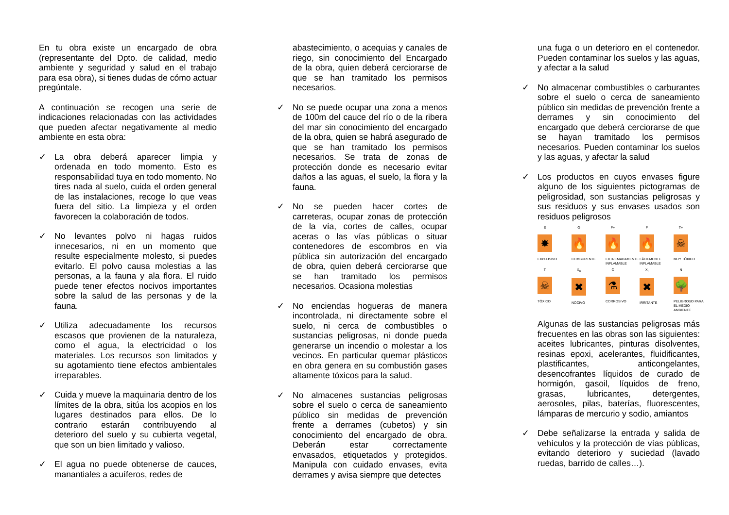En tu obra existe un encargado de obra (representante del Dpto. de calidad, medio ambiente y seguridad y salud en el trabajo para esa obra), si tienes dudas de cómo actuar pregúntale.
A continuación se recogen una serie de indicaciones relacionadas con las actividades que pueden afectar negativamente al medio ambiente en esta obra:
✓ La obra deberá aparecer limpia y ordenada en todo momento. Esto es responsabilidad tuya en todo momento. No tires nada al suelo, cuida el orden general de las instalaciones, recoge lo que veas fuera del sitio. La limpieza y el orden favorecen la colaboración de todos.
✓ No levantes polvo ni hagas ruidos innecesarios, ni en un momento que resulte especialmente molesto, si puedes evitarlo. El polvo causa molestias a las personas, a la fauna y ala flora. El ruido puede tener efectos nocivos importantes sobre la salud de las personas y de la fauna.
✓ Utiliza adecuadamente los recursos escasos que provienen de la naturaleza, como el agua, la electricidad o los materiales. Los recursos son limitados y su agotamiento tiene efectos ambientales irreparables.
✓ Cuida y mueve la maquinaria dentro de los límites de la obra, sitúa los acopios en los lugares destinados para ellos. De lo contrario estarán contribuyendo al deterioro del suelo y su cubierta vegetal, que son un bien limitado y valioso.
✓ El agua no puede obtenerse de cauces, manantiales a acuíferos, redes de
abastecimiento, o acequias y canales de riego, sin conocimiento del Encargado de la obra, quien deberá cerciorarse de que se han tramitado los permisos necesarios.
✓ No se puede ocupar una zona a menos de 100m del cauce del río o de la ribera del mar sin conocimiento del encargado de la obra, quien se habrá asegurado de que se han tramitado los permisos necesarios. Se trata de zonas de protección donde es necesario evitar daños a las aguas, el suelo, la flora y la fauna.
✓ No se pueden hacer cortes de carreteras, ocupar zonas de protección de la vía, cortes de calles, ocupar aceras o las vías públicas o situar contenedores de escombros en vía pública sin autorización del encargado de obra, quien deberá cerciorarse que se han tramitado los permisos necesarios. Ocasiona molestias
✓ No enciendas hogueras de manera incontrolada, ni directamente sobre el suelo, ni cerca de combustibles o sustancias peligrosas, ni donde pueda generarse un incendio o molestar a los vecinos. En particular quemar plásticos en obra genera en su combustión gases altamente tóxicos para la salud.
✓ No almacenes sustancias peligrosas sobre el suelo o cerca de saneamiento público sin medidas de prevención frente a derrames (cubetos) y sin conocimiento del encargado de obra. Deberán estar correctamente envasados, etiquetados y protegidos. Manipula con cuidado envases, evita derrames y avisa siempre que detectes
una fuga o un deterioro en el contenedor. Pueden contaminar los suelos y las aguas, y afectar a la salud
✓ No almacenar combustibles o carburantes sobre el suelo o cerca de saneamiento público sin medidas de prevención frente a derrames y sin conocimiento del encargado que deberá cerciorarse de que se hayan tramitado los permisos necesarios. Pueden contaminar los suelos y las aguas, y afectar la salud
✓ Los productos en cuyos envases figure alguno de los siguientes pictogramas de peligrosidad, son sustancias peligrosas y sus residuos y sus envases usados son residuos peligrosos
E
✸
EXPLOSIVO
O
🔥
COMBURENTE
F+
🔥
EXTREMADAMENTE INFLAMABLE
F
🔥
FÁCILMENTE INFLAMABLE
T+
☠
MUY TÓXICO
T
☠
TÓXICO
X<sub>n</sub>
✖
NOCIVO
C
⚗
CORROSIVO
X<sub>i</sub>
✖
IRRITANTE
N
🌳
PELIGROSO PARA EL MEDIO AMBIENTE
Algunas de las sustancias peligrosas más frecuentes en las obras son las siguientes: aceites lubricantes, pinturas disolventes, resinas epoxi, acelerantes, fluidificantes, plastificantes, anticongelantes, desencofrantes líquidos de curado de hormigón, gasoil, líquidos de freno, grasas, lubricantes, detergentes, aerosoles, pilas, baterías, fluorescentes, lámparas de mercurio y sodio, amiantos
✓ Debe señalizarse la entrada y salida de vehículos y la protección de vías públicas, evitando deterioro y suciedad (lavado ruedas, barrido de calles…).